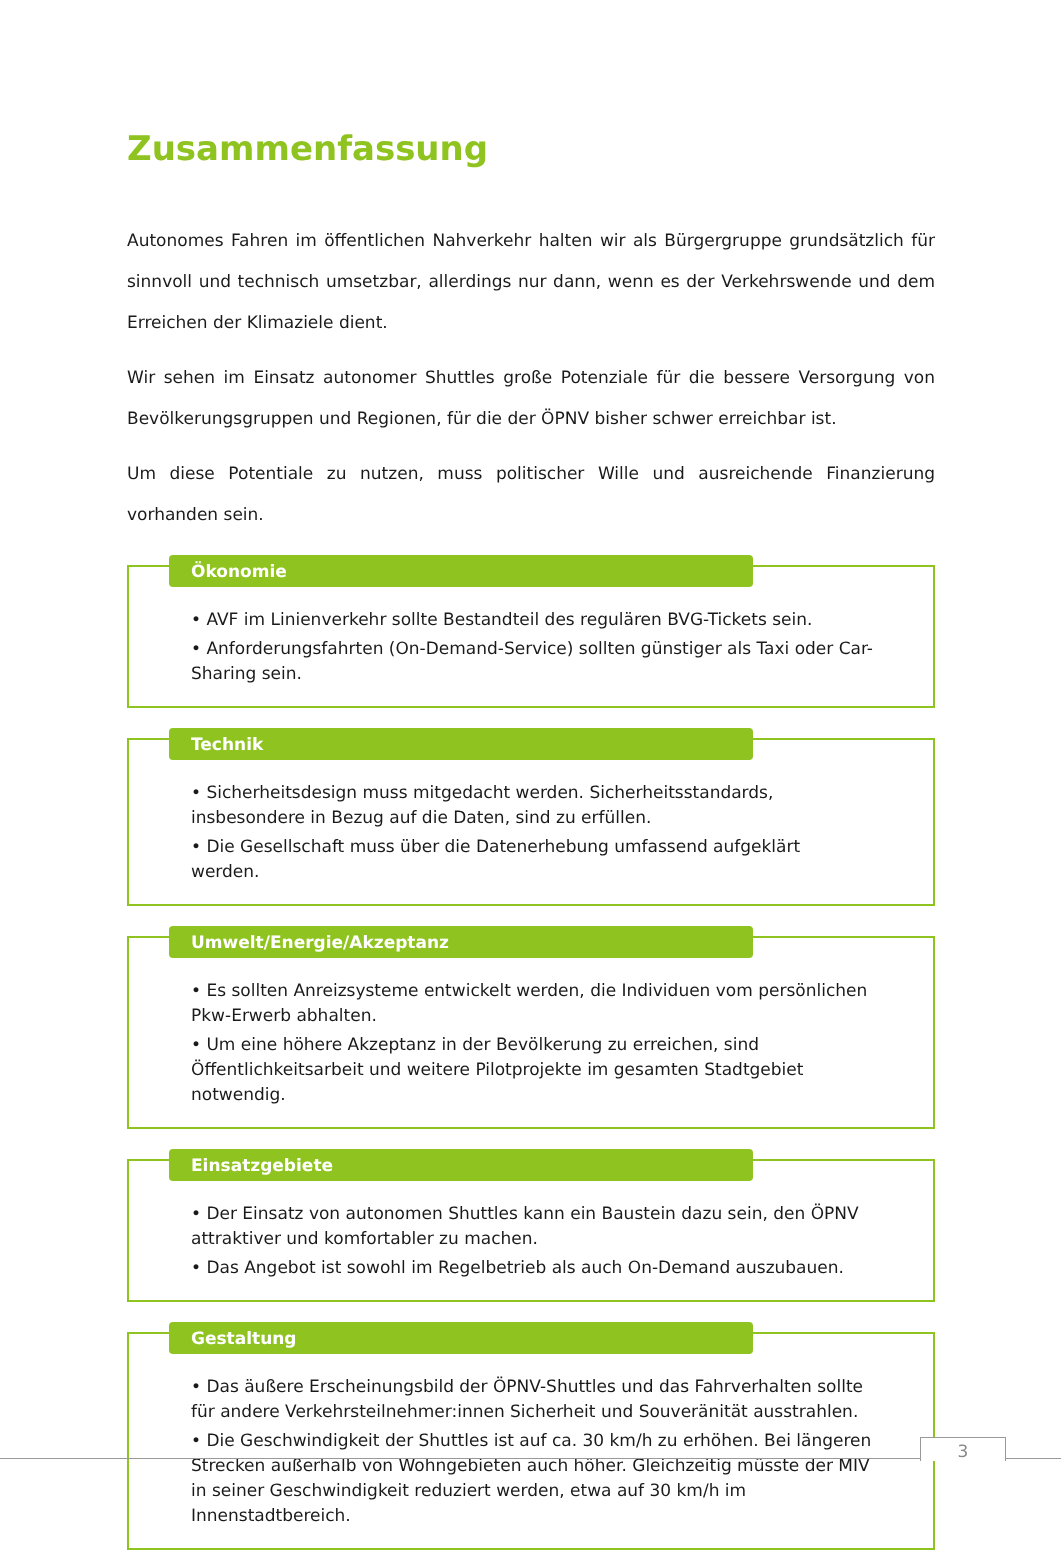Zusammenfassung
Autonomes Fahren im öffentlichen Nahverkehr halten wir als Bürgergruppe grundsätzlich für sinnvoll und technisch umsetzbar, allerdings nur dann, wenn es der Verkehrswende und dem Erreichen der Klimaziele dient.
Wir sehen im Einsatz autonomer Shuttles große Potenziale für die bessere Versorgung von Bevölkerungsgruppen und Regionen, für die der ÖPNV bisher schwer erreichbar ist.
Um diese Potentiale zu nutzen, muss politischer Wille und ausreichende Finanzierung vorhanden sein.
Ökonomie
• AVF im Linienverkehr sollte Bestandteil des regulären BVG-Tickets sein.
• Anforderungsfahrten (On-Demand-Service) sollten günstiger als Taxi oder Car-Sharing sein.
Technik
• Sicherheitsdesign muss mitgedacht werden. Sicherheitsstandards, insbesondere in Bezug auf die Daten, sind zu erfüllen.
• Die Gesellschaft muss über die Datenerhebung umfassend aufgeklärt werden.
Umwelt/Energie/Akzeptanz
• Es sollten Anreizsysteme entwickelt werden, die Individuen vom persönlichen Pkw-Erwerb abhalten.
• Um eine höhere Akzeptanz in der Bevölkerung zu erreichen, sind Öffentlichkeitsarbeit und weitere Pilotprojekte im gesamten Stadtgebiet notwendig.
Einsatzgebiete
• Der Einsatz von autonomen Shuttles kann ein Baustein dazu sein, den ÖPNV attraktiver und komfortabler zu machen.
• Das Angebot ist sowohl im Regelbetrieb als auch On-Demand auszubauen.
Gestaltung
• Das äußere Erscheinungsbild der ÖPNV-Shuttles und das Fahrverhalten sollte für andere Verkehrsteilnehmer:innen Sicherheit und Souveränität ausstrahlen.
• Die Geschwindigkeit der Shuttles ist auf ca. 30 km/h zu erhöhen. Bei längeren Strecken außerhalb von Wohngebieten auch höher. Gleichzeitig müsste der MIV in seiner Geschwindigkeit reduziert werden, etwa auf 30 km/h im Innenstadtbereich.
3